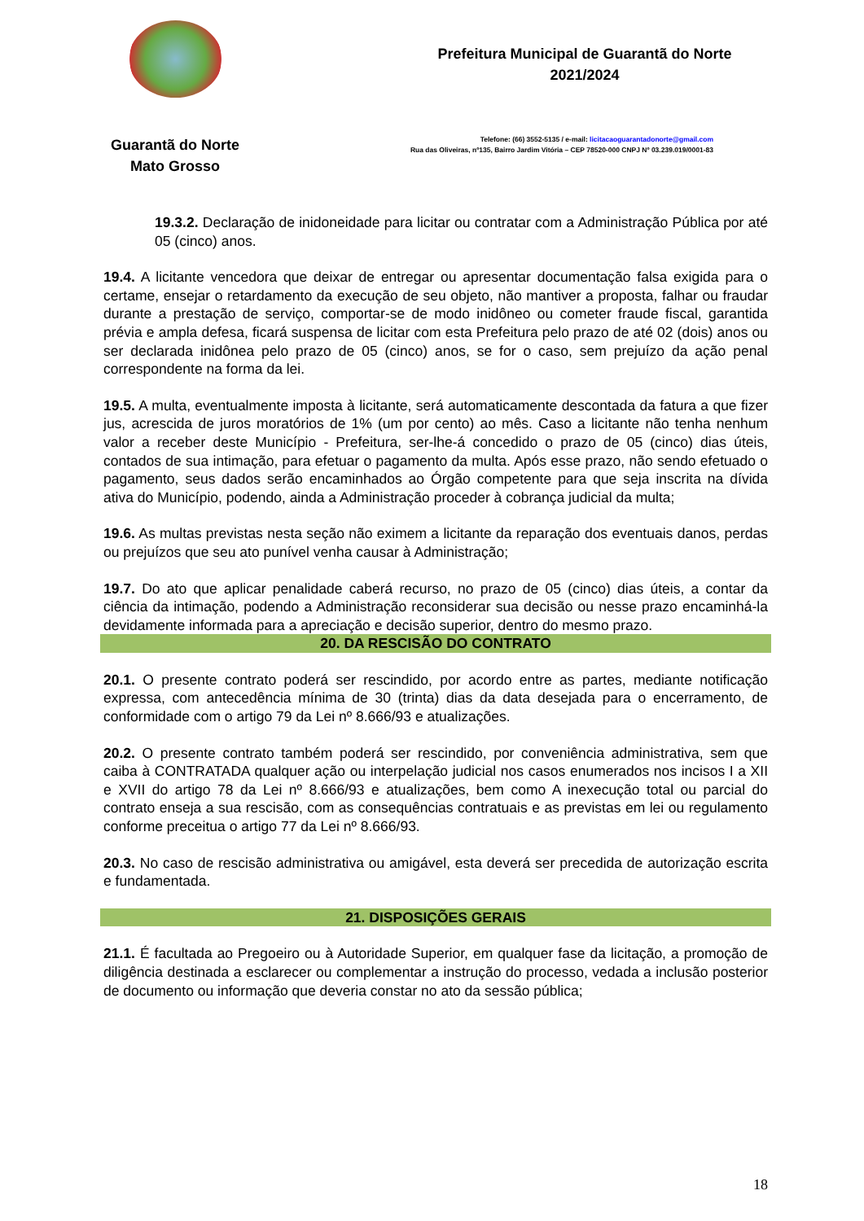Guarantã do Norte
Mato Grosso
Prefeitura Municipal de Guarantã do Norte
2021/2024
Telefone: (66) 3552-5135 / e-mail: licitacaoguarantadonorte@gmail.com
Rua das Oliveiras, nº135, Bairro Jardim Vitória – CEP 78520-000 CNPJ Nº 03.239.019/0001-83
19.3.2. Declaração de inidoneidade para licitar ou contratar com a Administração Pública por até 05 (cinco) anos.
19.4. A licitante vencedora que deixar de entregar ou apresentar documentação falsa exigida para o certame, ensejar o retardamento da execução de seu objeto, não mantiver a proposta, falhar ou fraudar durante a prestação de serviço, comportar-se de modo inidôneo ou cometer fraude fiscal, garantida prévia e ampla defesa, ficará suspensa de licitar com esta Prefeitura pelo prazo de até 02 (dois) anos ou ser declarada inidônea pelo prazo de 05 (cinco) anos, se for o caso, sem prejuízo da ação penal correspondente na forma da lei.
19.5. A multa, eventualmente imposta à licitante, será automaticamente descontada da fatura a que fizer jus, acrescida de juros moratórios de 1% (um por cento) ao mês. Caso a licitante não tenha nenhum valor a receber deste Município - Prefeitura, ser-lhe-á concedido o prazo de 05 (cinco) dias úteis, contados de sua intimação, para efetuar o pagamento da multa. Após esse prazo, não sendo efetuado o pagamento, seus dados serão encaminhados ao Órgão competente para que seja inscrita na dívida ativa do Município, podendo, ainda a Administração proceder à cobrança judicial da multa;
19.6. As multas previstas nesta seção não eximem a licitante da reparação dos eventuais danos, perdas ou prejuízos que seu ato punível venha causar à Administração;
19.7. Do ato que aplicar penalidade caberá recurso, no prazo de 05 (cinco) dias úteis, a contar da ciência da intimação, podendo a Administração reconsiderar sua decisão ou nesse prazo encaminhá-la devidamente informada para a apreciação e decisão superior, dentro do mesmo prazo.
20. DA RESCISÃO DO CONTRATO
20.1. O presente contrato poderá ser rescindido, por acordo entre as partes, mediante notificação expressa, com antecedência mínima de 30 (trinta) dias da data desejada para o encerramento, de conformidade com o artigo 79 da Lei nº 8.666/93 e atualizações.
20.2. O presente contrato também poderá ser rescindido, por conveniência administrativa, sem que caiba à CONTRATADA qualquer ação ou interpelação judicial nos casos enumerados nos incisos I a XII e XVII do artigo 78 da Lei nº 8.666/93 e atualizações, bem como A inexecução total ou parcial do contrato enseja a sua rescisão, com as consequências contratuais e as previstas em lei ou regulamento conforme preceitua o artigo 77 da Lei nº 8.666/93.
20.3. No caso de rescisão administrativa ou amigável, esta deverá ser precedida de autorização escrita e fundamentada.
21. DISPOSIÇÕES GERAIS
21.1. É facultada ao Pregoeiro ou à Autoridade Superior, em qualquer fase da licitação, a promoção de diligência destinada a esclarecer ou complementar a instrução do processo, vedada a inclusão posterior de documento ou informação que deveria constar no ato da sessão pública;
18